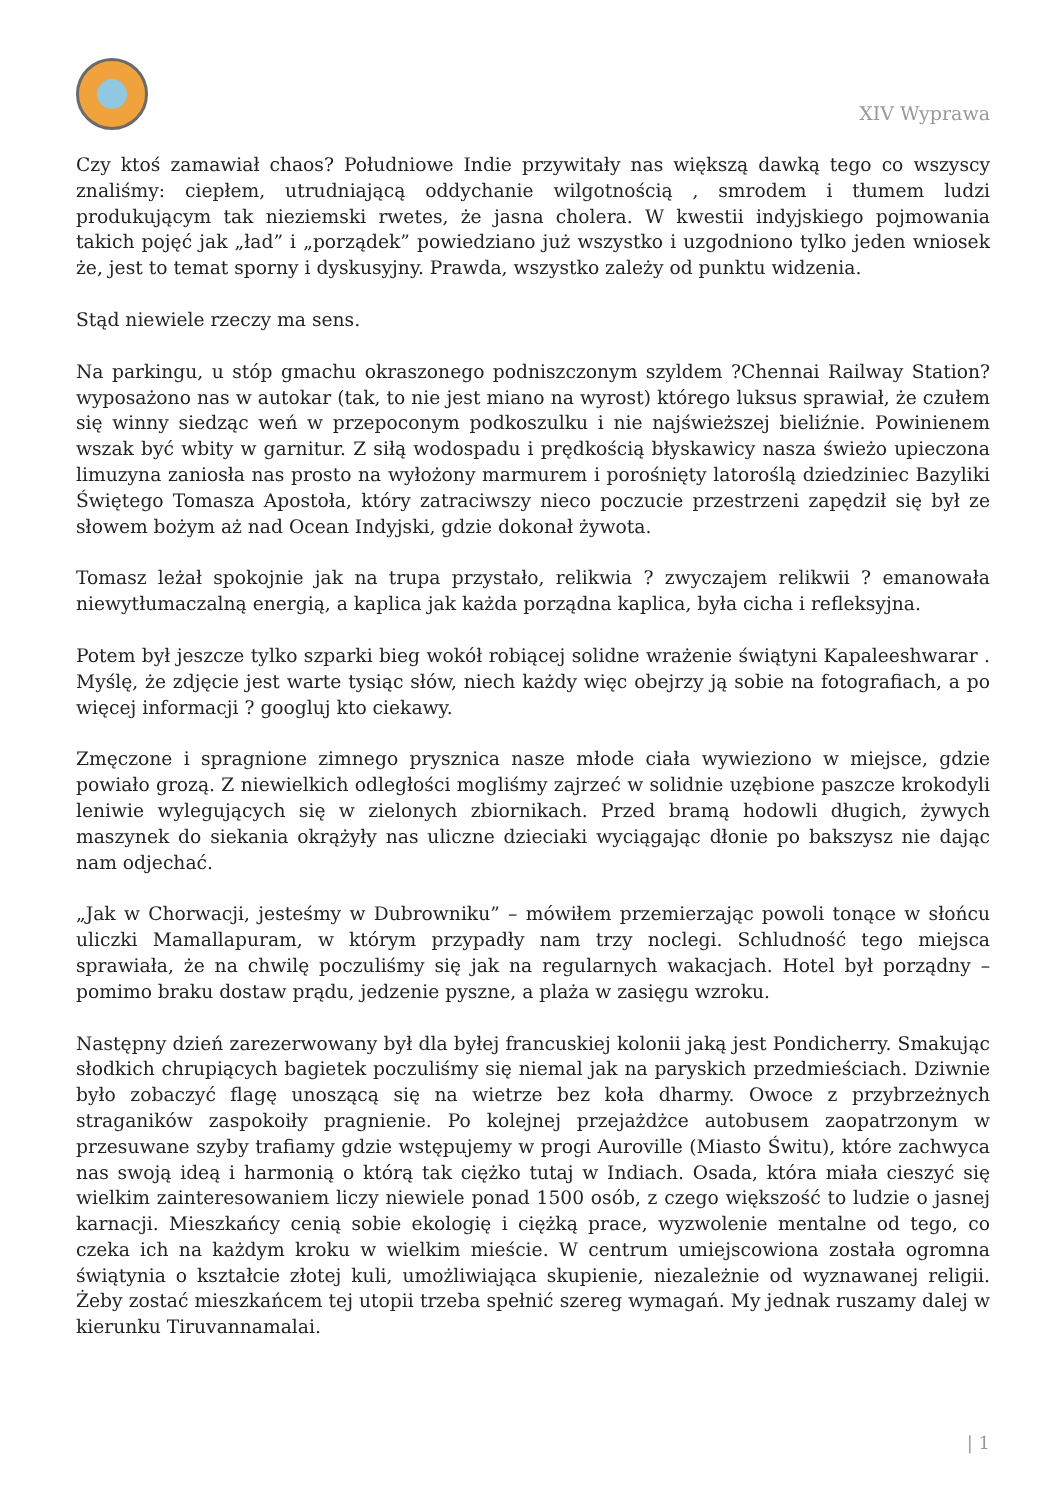XIV Wyprawa
Czy ktoś zamawiał chaos? Południowe Indie przywitały nas większą dawką tego co wszyscy znaliśmy: ciepłem, utrudniającą oddychanie wilgotnością , smrodem i tłumem ludzi produkującym tak nieziemski rwetes, że jasna cholera. W kwestii indyjskiego pojmowania takich pojęć jak „ład” i „porządek” powiedziano już wszystko i uzgodniono tylko jeden wniosek że, jest to temat sporny i dyskusyjny. Prawda, wszystko zależy od punktu widzenia.
Stąd niewiele rzeczy ma sens.
Na parkingu, u stóp gmachu okraszonego podniszczonym szyldem ?Chennai Railway Station? wyposażono nas w autokar (tak, to nie jest miano na wyrost) którego luksus sprawiał, że czułem się winny siedząc weń w przepoconym podkoszulku i nie najświeższej bieliźnie. Powinienem wszak być wbity w garnitur. Z siłą wodospadu i prędkością błyskawicy nasza świeżo upieczona limuzyna zaniosła nas prosto na wyłożony marmurem i porośnięty latoroślą dziedziniec Bazyliki Świętego Tomasza Apostoła, który zatraciwszy nieco poczucie przestrzeni zapędził się był ze słowem bożym aż nad Ocean Indyjski, gdzie dokonał żywota.
Tomasz leżał spokojnie jak na trupa przystało, relikwia ? zwyczajem relikwii ? emanowała niewytłumaczalną energią, a kaplica jak każda porządna kaplica, była cicha i refleksyjna.
Potem był jeszcze tylko szparki bieg wokół robiącej solidne wrażenie świątyni Kapaleeshwarar . Myślę, że zdjęcie jest warte tysiąc słów, niech każdy więc obejrzy ją sobie na fotografiach, a po więcej informacji ? googluj kto ciekawy.
Zmęczone i spragnione zimnego prysznica nasze młode ciała wywieziono w miejsce, gdzie powiało grozą. Z niewielkich odległości mogliśmy zajrzeć w solidnie uzębione paszcze krokodyli leniwie wylegujących się w zielonych zbiornikach. Przed bramą hodowli długich, żywych maszynek do siekania okrążyły nas uliczne dzieciaki wyciągając dłonie po bakszysz nie dając nam odjechać.
„Jak w Chorwacji, jesteśmy w Dubrowniku” – mówiłem przemierzając powoli tonące w słońcu uliczki Mamallapuram, w którym przypadły nam trzy noclegi. Schludność tego miejsca sprawiała, że na chwilę poczuliśmy się jak na regularnych wakacjach. Hotel był porządny – pomimo braku dostaw prądu, jedzenie pyszne, a plaża w zasięgu wzroku.
Następny dzień zarezerwowany był dla byłej francuskiej kolonii jaką jest Pondicherry. Smakując słodkich chrupiących bagietek poczuliśmy się niemal jak na paryskich przedmieściach. Dziwnie było zobaczyć flagę unoszącą się na wietrze bez koła dharmy. Owoce z przybrzeżnych straganików zaspokoiły pragnienie. Po kolejnej przejażdżce autobusem zaopatrzonym w przesuwane szyby trafiamy gdzie wstępujemy w progi Auroville (Miasto Świtu), które zachwyca nas swoją ideą i harmonią o którą tak ciężko tutaj w Indiach. Osada, która miała cieszyć się wielkim zainteresowaniem liczy niewiele ponad 1500 osób, z czego większość to ludzie o jasnej karnacji. Mieszkańcy cenią sobie ekologię i ciężką prace, wyzwolenie mentalne od tego, co czeka ich na każdym kroku w wielkim mieście. W centrum umiejscowiona została ogromna świątynia o kształcie złotej kuli, umożliwiająca skupienie, niezależnie od wyznawanej religii. Żeby zostać mieszkańcem tej utopii trzeba spełnić szereg wymagań. My jednak ruszamy dalej w kierunku Tiruvannamalai.
| 1